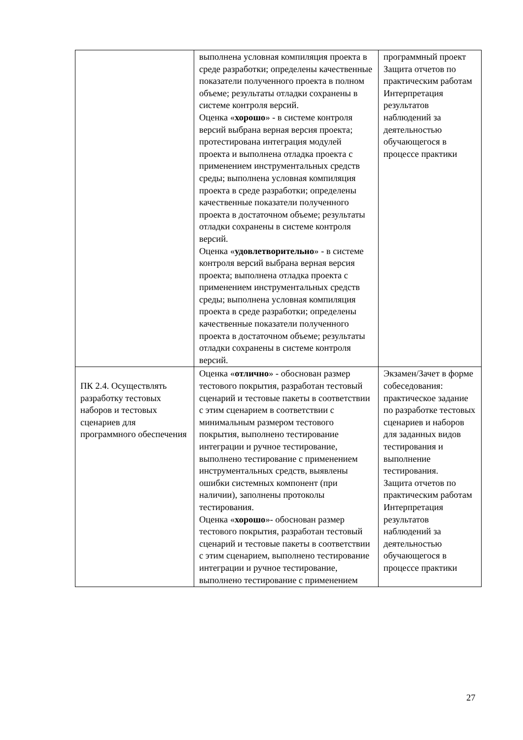| | выполнена условная компиляция проекта в среде разработки; определены качественные показатели полученного проекта в полном объеме; результаты отладки сохранены в системе контроля версий. Оценка « хорошо » - в системе контроля версий выбрана верная версия проекта; протестирована интеграция модулей проекта и выполнена отладка проекта с применением инструментальных средств среды; выполнена условная компиляция проекта в среде разработки; определены качественные показатели полученного проекта в достаточном объеме; результаты отладки сохранены в системе контроля версий. Оценка « удовлетворительно » - в системе контроля версий выбрана верная версия проекта; выполнена отладка проекта с применением инструментальных средств среды; выполнена условная компиляция проекта в среде разработки; определены качественные показатели полученного проекта в достаточном объеме; результаты отладки сохранены в системе контроля версий. | программный проект Защита отчетов по практическим работам Интерпретация результатов наблюдений за деятельностью обучающегося в процессе практики |
| ПК 2.4. Осуществлять разработку тестовых наборов и тестовых сценариев для программного обеспечения | Оценка « отлично » - обоснован размер тестового покрытия, разработан тестовый сценарий и тестовые пакеты в соответствии с этим сценарием в соответствии с минимальным размером тестового покрытия, выполнено тестирование интеграции и ручное тестирование, выполнено тестирование с применением инструментальных средств, выявлены ошибки системных компонент (при наличии), заполнены протоколы тестирования. Оценка « хорошо »- обоснован размер тестового покрытия, разработан тестовый сценарий и тестовые пакеты в соответствии с этим сценарием, выполнено тестирование интеграции и ручное тестирование, выполнено тестирование с применением | Экзамен/Зачет в форме собеседования: практическое задание по разработке тестовых сценариев и наборов для заданных видов тестирования и выполнение тестирования. Защита отчетов по практическим работам Интерпретация результатов наблюдений за деятельностью обучающегося в процессе практики |
27